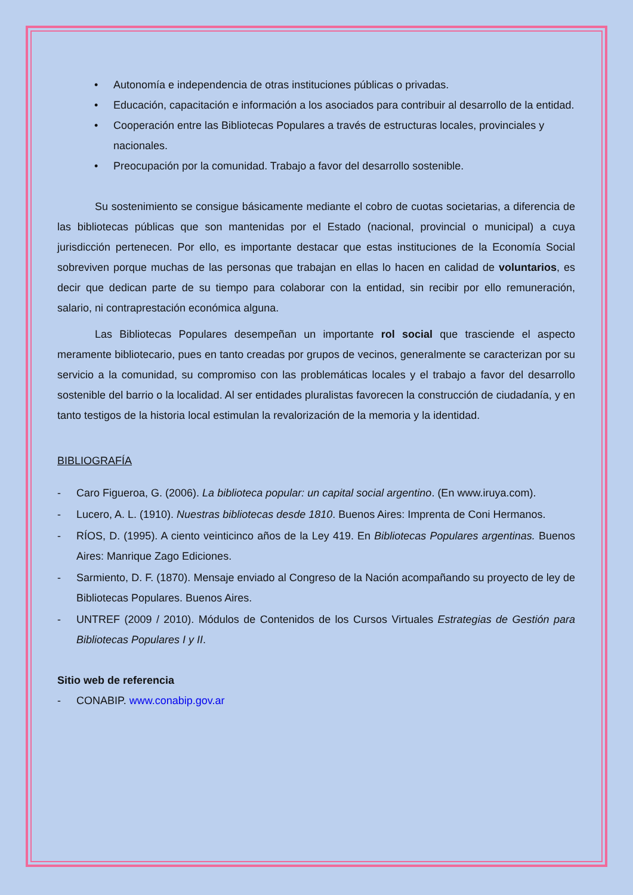• Autonomía e independencia de otras instituciones públicas o privadas.
• Educación, capacitación e información a los asociados para contribuir al desarrollo de la entidad.
• Cooperación entre las Bibliotecas Populares a través de estructuras locales, provinciales y nacionales.
• Preocupación por la comunidad. Trabajo a favor del desarrollo sostenible.
Su sostenimiento se consigue básicamente mediante el cobro de cuotas societarias, a diferencia de las bibliotecas públicas que son mantenidas por el Estado (nacional, provincial o municipal) a cuya jurisdicción pertenecen. Por ello, es importante destacar que estas instituciones de la Economía Social sobreviven porque muchas de las personas que trabajan en ellas lo hacen en calidad de voluntarios, es decir que dedican parte de su tiempo para colaborar con la entidad, sin recibir por ello remuneración, salario, ni contraprestación económica alguna.
Las Bibliotecas Populares desempeñan un importante rol social que trasciende el aspecto meramente bibliotecario, pues en tanto creadas por grupos de vecinos, generalmente se caracterizan por su servicio a la comunidad, su compromiso con las problemáticas locales y el trabajo a favor del desarrollo sostenible del barrio o la localidad. Al ser entidades pluralistas favorecen la construcción de ciudadanía, y en tanto testigos de la historia local estimulan la revalorización de la memoria y la identidad.
BIBLIOGRAFÍA
- Caro Figueroa, G. (2006). La biblioteca popular: un capital social argentino. (En www.iruya.com).
- Lucero, A. L. (1910). Nuestras bibliotecas desde 1810. Buenos Aires: Imprenta de Coni Hermanos.
- RÍOS, D. (1995). A ciento veinticinco años de la Ley 419. En Bibliotecas Populares argentinas. Buenos Aires: Manrique Zago Ediciones.
- Sarmiento, D. F. (1870). Mensaje enviado al Congreso de la Nación acompañando su proyecto de ley de Bibliotecas Populares. Buenos Aires.
- UNTREF (2009 / 2010). Módulos de Contenidos de los Cursos Virtuales Estrategias de Gestión para Bibliotecas Populares I y II.
Sitio web de referencia
- CONABIP. www.conabip.gov.ar